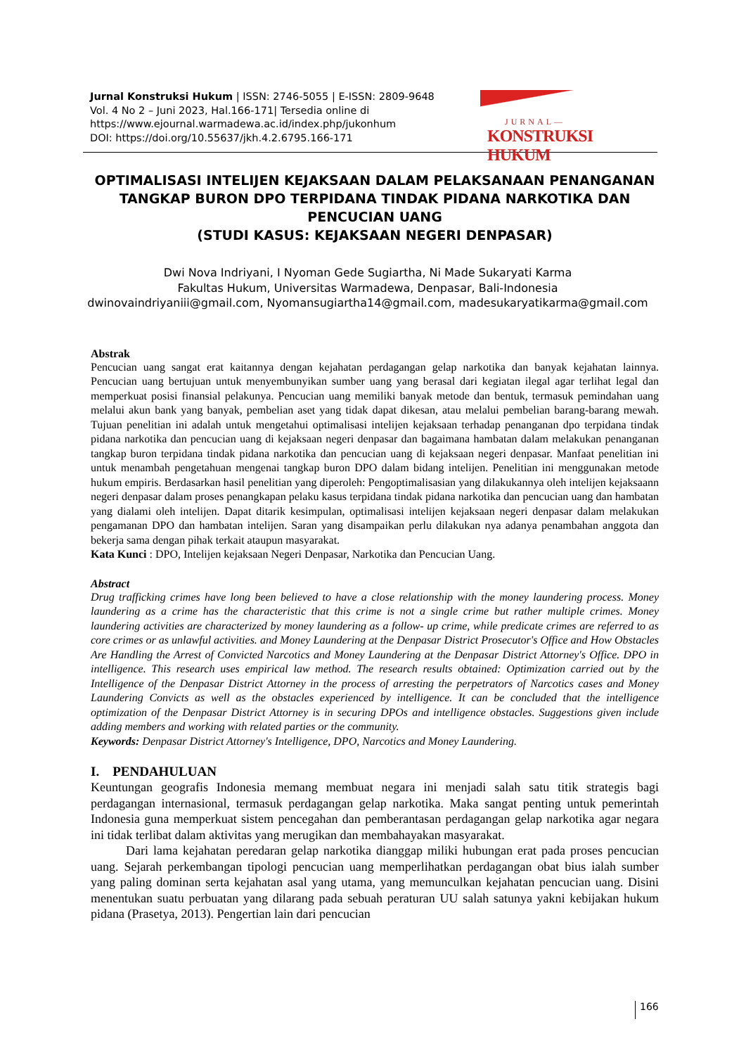Jurnal Konstruksi Hukum | ISSN: 2746-5055 | E-ISSN: 2809-9648
Vol. 4 No 2 – Juni 2023, Hal.166-171| Tersedia online di
https://www.ejournal.warmadewa.ac.id/index.php/jukonhum
DOI: https://doi.org/10.55637/jkh.4.2.6795.166-171
JURNAL—
KONSTRUKSI HUKUM
OPTIMALISASI INTELIJEN KEJAKSAAN DALAM PELAKSANAAN PENANGANAN TANGKAP BURON DPO TERPIDANA TINDAK PIDANA NARKOTIKA DAN PENCUCIAN UANG
(STUDI KASUS: KEJAKSAAN NEGERI DENPASAR)
Dwi Nova Indriyani, I Nyoman Gede Sugiartha, Ni Made Sukaryati Karma
Fakultas Hukum, Universitas Warmadewa, Denpasar, Bali-Indonesia
dwinovaindriyaniii@gmail.com, Nyomansugiartha14@gmail.com, madesukaryatikarma@gmail.com
Abstrak
Pencucian uang sangat erat kaitannya dengan kejahatan perdagangan gelap narkotika dan banyak kejahatan lainnya. Pencucian uang bertujuan untuk menyembunyikan sumber uang yang berasal dari kegiatan ilegal agar terlihat legal dan memperkuat posisi finansial pelakunya. Pencucian uang memiliki banyak metode dan bentuk, termasuk pemindahan uang melalui akun bank yang banyak, pembelian aset yang tidak dapat dikesan, atau melalui pembelian barang-barang mewah. Tujuan penelitian ini adalah untuk mengetahui optimalisasi intelijen kejaksaan terhadap penanganan dpo terpidana tindak pidana narkotika dan pencucian uang di kejaksaan negeri denpasar dan bagaimana hambatan dalam melakukan penanganan tangkap buron terpidana tindak pidana narkotika dan pencucian uang di kejaksaan negeri denpasar. Manfaat penelitian ini untuk menambah pengetahuan mengenai tangkap buron DPO dalam bidang intelijen. Penelitian ini menggunakan metode hukum empiris. Berdasarkan hasil penelitian yang diperoleh: Pengoptimalisasian yang dilakukannya oleh intelijen kejaksaann negeri denpasar dalam proses penangkapan pelaku kasus terpidana tindak pidana narkotika dan pencucian uang dan hambatan yang dialami oleh intelijen. Dapat ditarik kesimpulan, optimalisasi intelijen kejaksaan negeri denpasar dalam melakukan pengamanan DPO dan hambatan intelijen. Saran yang disampaikan perlu dilakukan nya adanya penambahan anggota dan bekerja sama dengan pihak terkait ataupun masyarakat.
Kata Kunci : DPO, Intelijen kejaksaan Negeri Denpasar, Narkotika dan Pencucian Uang.
Abstract
Drug trafficking crimes have long been believed to have a close relationship with the money laundering process. Money laundering as a crime has the characteristic that this crime is not a single crime but rather multiple crimes. Money laundering activities are characterized by money laundering as a follow- up crime, while predicate crimes are referred to as core crimes or as unlawful activities. and Money Laundering at the Denpasar District Prosecutor's Office and How Obstacles Are Handling the Arrest of Convicted Narcotics and Money Laundering at the Denpasar District Attorney's Office. DPO in intelligence. This research uses empirical law method. The research results obtained: Optimization carried out by the Intelligence of the Denpasar District Attorney in the process of arresting the perpetrators of Narcotics cases and Money Laundering Convicts as well as the obstacles experienced by intelligence. It can be concluded that the intelligence optimization of the Denpasar District Attorney is in securing DPOs and intelligence obstacles. Suggestions given include adding members and working with related parties or the community.
Keywords: Denpasar District Attorney's Intelligence, DPO, Narcotics and Money Laundering.
I. PENDAHULUAN
Keuntungan geografis Indonesia memang membuat negara ini menjadi salah satu titik strategis bagi perdagangan internasional, termasuk perdagangan gelap narkotika. Maka sangat penting untuk pemerintah Indonesia guna memperkuat sistem pencegahan dan pemberantasan perdagangan gelap narkotika agar negara ini tidak terlibat dalam aktivitas yang merugikan dan membahayakan masyarakat.
Dari lama kejahatan peredaran gelap narkotika dianggap miliki hubungan erat pada proses pencucian uang. Sejarah perkembangan tipologi pencucian uang memperlihatkan perdagangan obat bius ialah sumber yang paling dominan serta kejahatan asal yang utama, yang memunculkan kejahatan pencucian uang. Disini menentukan suatu perbuatan yang dilarang pada sebuah peraturan UU salah satunya yakni kebijakan hukum pidana (Prasetya, 2013). Pengertian lain dari pencucian
166